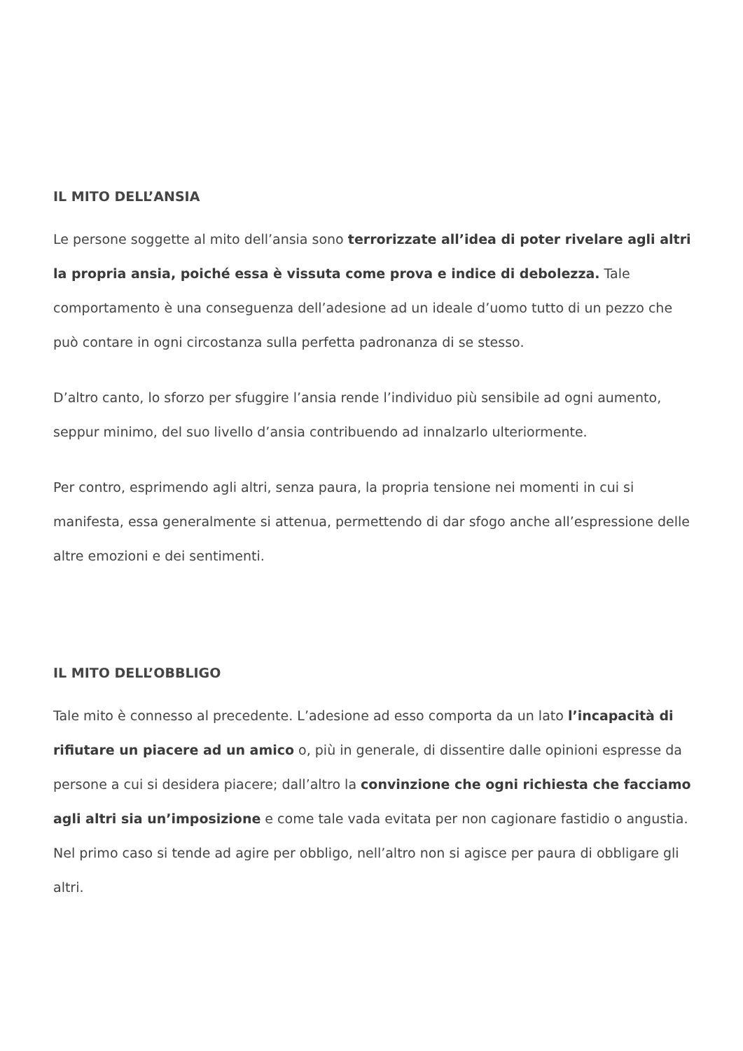IL MITO DELL’ANSIA
Le persone soggette al mito dell’ansia sono terrorizzate all’idea di poter rivelare agli altri la propria ansia, poiché essa è vissuta come prova e indice di debolezza. Tale comportamento è una conseguenza dell’adesione ad un ideale d’uomo tutto di un pezzo che può contare in ogni circostanza sulla perfetta padronanza di se stesso.
D’altro canto, lo sforzo per sfuggire l’ansia rende l’individuo più sensibile ad ogni aumento, seppur minimo, del suo livello d’ansia contribuendo ad innalzarlo ulteriormente.
Per contro, esprimendo agli altri, senza paura, la propria tensione nei momenti in cui si manifesta, essa generalmente si attenua, permettendo di dar sfogo anche all’espressione delle altre emozioni e dei sentimenti.
IL MITO DELL’OBBLIGO
Tale mito è connesso al precedente. L’adesione ad esso comporta da un lato l’incapacità di rifiutare un piacere ad un amico o, più in generale, di dissentire dalle opinioni espresse da persone a cui si desidera piacere; dall’altro la convinzione che ogni richiesta che facciamo agli altri sia un’imposizione e come tale vada evitata per non cagionare fastidio o angustia. Nel primo caso si tende ad agire per obbligo, nell’altro non si agisce per paura di obbligare gli altri.